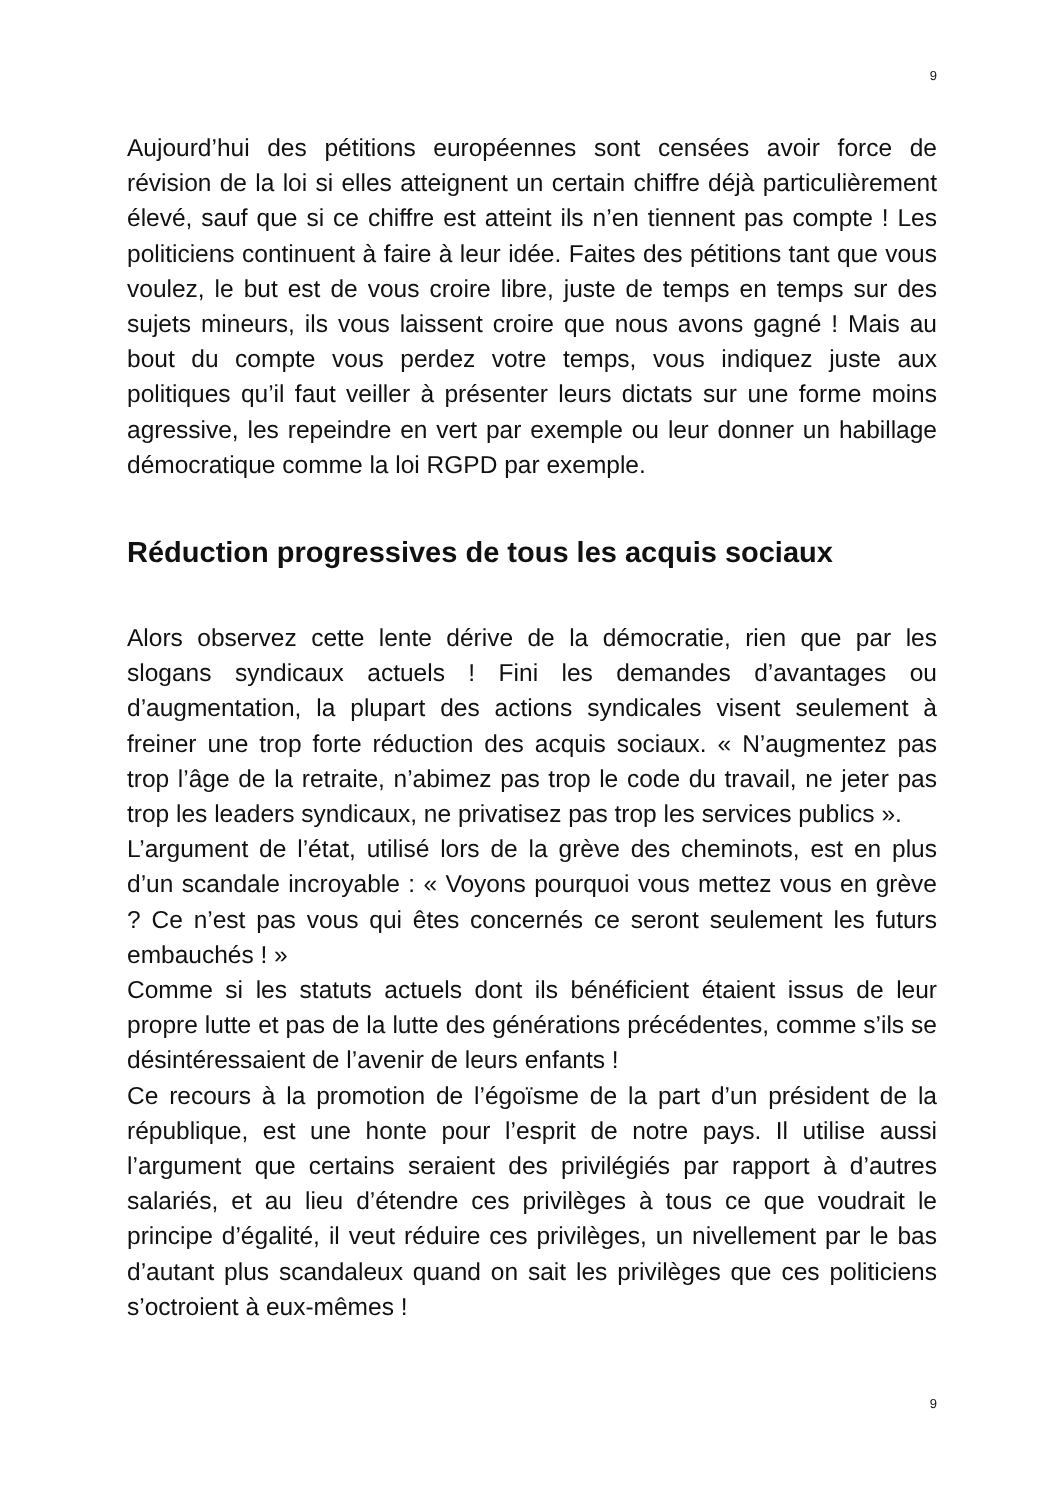9
Aujourd’hui des pétitions européennes sont censées avoir force de révision de la loi si elles atteignent un certain chiffre déjà particulièrement élevé, sauf que si ce chiffre est atteint ils n’en tiennent pas compte ! Les politiciens continuent à faire à leur idée. Faites des pétitions tant que vous voulez, le but est de vous croire libre, juste de temps en temps sur des sujets mineurs, ils vous laissent croire que nous avons gagné ! Mais au bout du compte vous perdez votre temps, vous indiquez juste aux politiques qu’il faut veiller à présenter leurs dictats sur une forme moins agressive, les repeindre en vert par exemple ou leur donner un habillage démocratique comme la loi RGPD par exemple.
Réduction progressives de tous les acquis sociaux
Alors observez cette lente dérive de la démocratie, rien que par les slogans syndicaux actuels ! Fini les demandes d’avantages ou d’augmentation, la plupart des actions syndicales visent seulement à freiner une trop forte réduction des acquis sociaux. « N’augmentez pas trop l’âge de la retraite, n’abimez pas trop le code du travail, ne jeter pas trop les leaders syndicaux, ne privatisez pas trop les services publics ».
L’argument de l’état, utilisé lors de la grève des cheminots, est en plus d’un scandale incroyable : « Voyons pourquoi vous mettez vous en grève ? Ce n’est pas vous qui êtes concernés ce seront seulement les futurs embauchés ! »
Comme si les statuts actuels dont ils bénéficient étaient issus de leur propre lutte et pas de la lutte des générations précédentes, comme s’ils se désintéressaient de l’avenir de leurs enfants !
Ce recours à la promotion de l’égoïsme de la part d’un président de la république, est une honte pour l’esprit de notre pays. Il utilise aussi l’argument que certains seraient des privilégiés par rapport à d’autres salariés, et au lieu d’étendre ces privilèges à tous ce que voudrait le principe d’égalité, il veut réduire ces privilèges, un nivellement par le bas d’autant plus scandaleux quand on sait les privilèges que ces politiciens s’octroient à eux-mêmes !
9